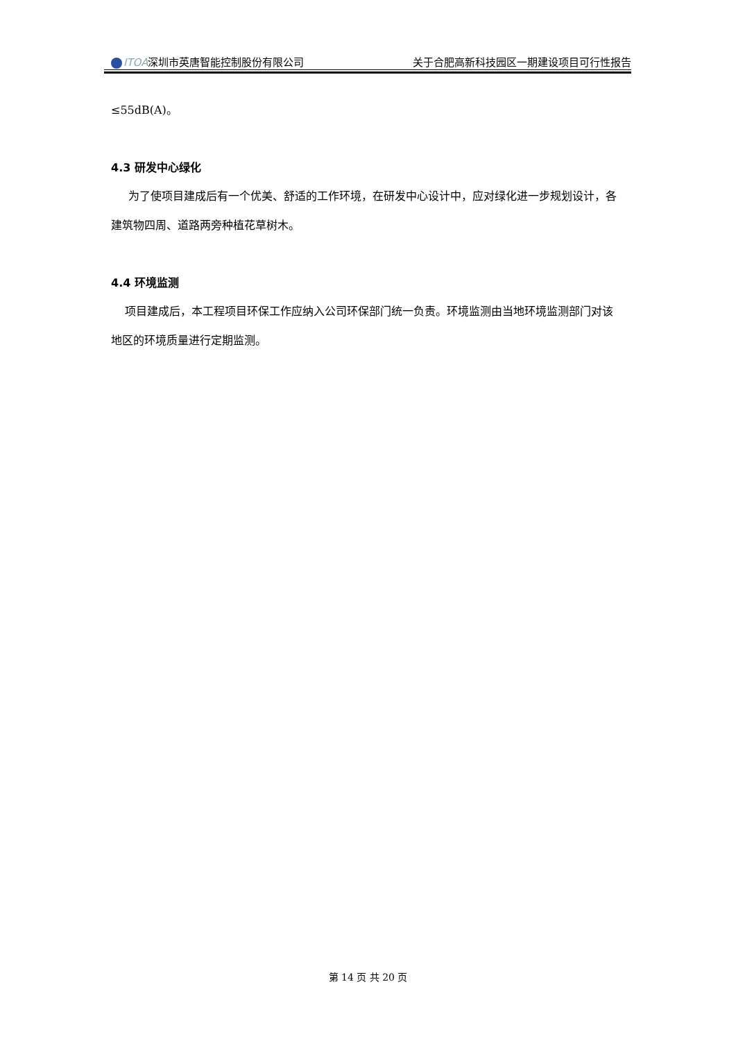ITOA深圳市英唐智能控制股份有限公司 关于合肥高新科技园区一期建设项目可行性报告
≤55dB(A)。
4.3 研发中心绿化
为了使项目建成后有一个优美、舒适的工作环境，在研发中心设计中，应对绿化进一步规划设计，各建筑物四周、道路两旁种植花草树木。
4.4 环境监测
项目建成后，本工程项目环保工作应纳入公司环保部门统一负责。环境监测由当地环境监测部门对该地区的环境质量进行定期监测。
第 14 页 共 20 页